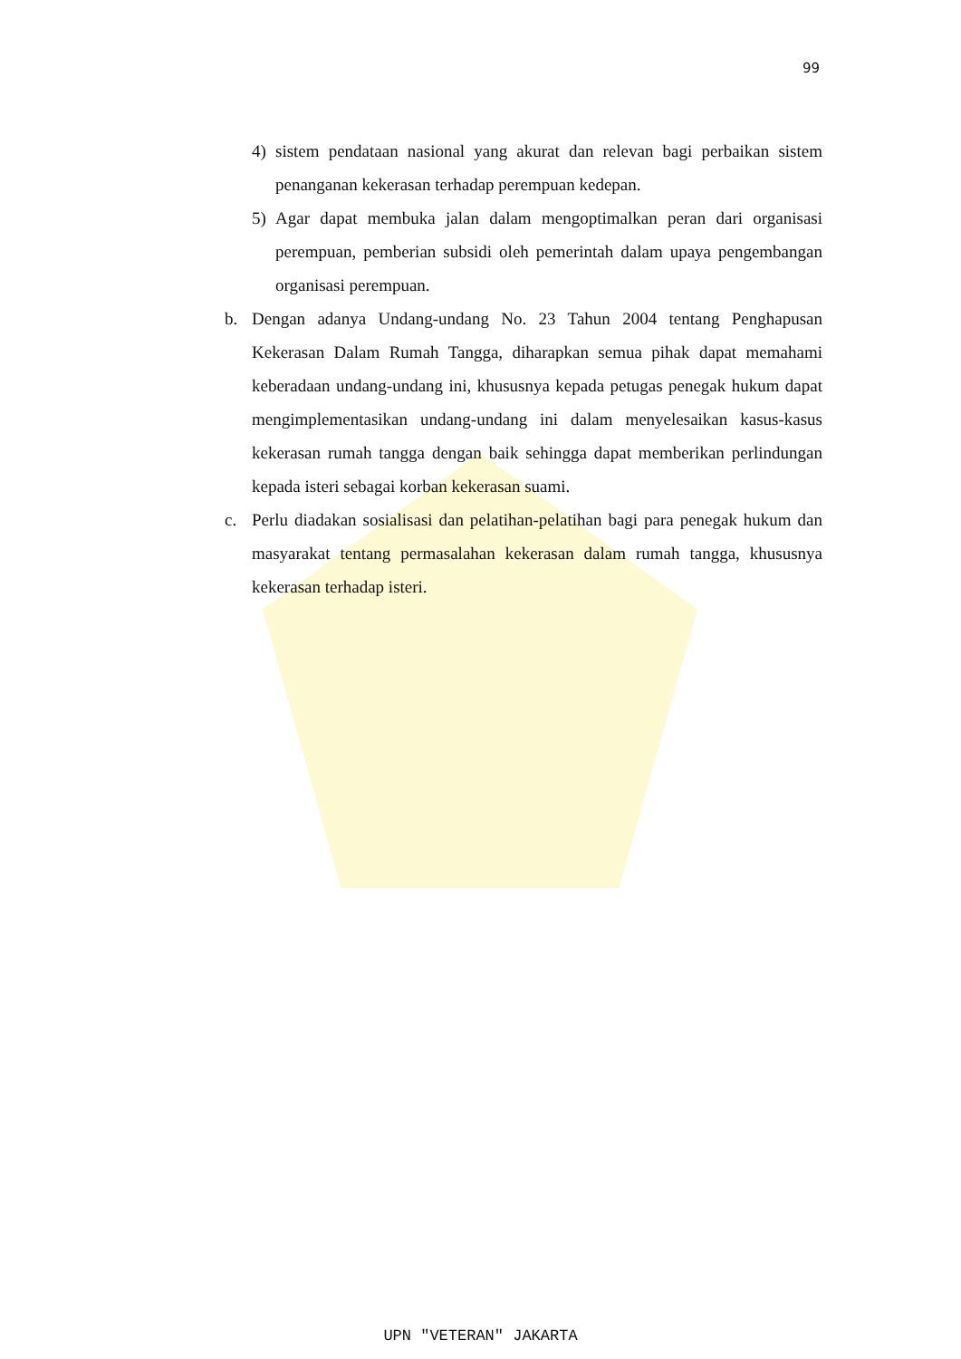99
4) sistem pendataan nasional yang akurat dan relevan bagi perbaikan sistem penanganan kekerasan terhadap perempuan kedepan.
5) Agar dapat membuka jalan dalam mengoptimalkan peran dari organisasi perempuan, pemberian subsidi oleh pemerintah dalam upaya pengembangan organisasi perempuan.
b. Dengan adanya Undang-undang No. 23 Tahun 2004 tentang Penghapusan Kekerasan Dalam Rumah Tangga, diharapkan semua pihak dapat memahami keberadaan undang-undang ini, khususnya kepada petugas penegak hukum dapat mengimplementasikan undang-undang ini dalam menyelesaikan kasus-kasus kekerasan rumah tangga dengan baik sehingga dapat memberikan perlindungan kepada isteri sebagai korban kekerasan suami.
c. Perlu diadakan sosialisasi dan pelatihan-pelatihan bagi para penegak hukum dan masyarakat tentang permasalahan kekerasan dalam rumah tangga, khususnya kekerasan terhadap isteri.
UPN "VETERAN" JAKARTA